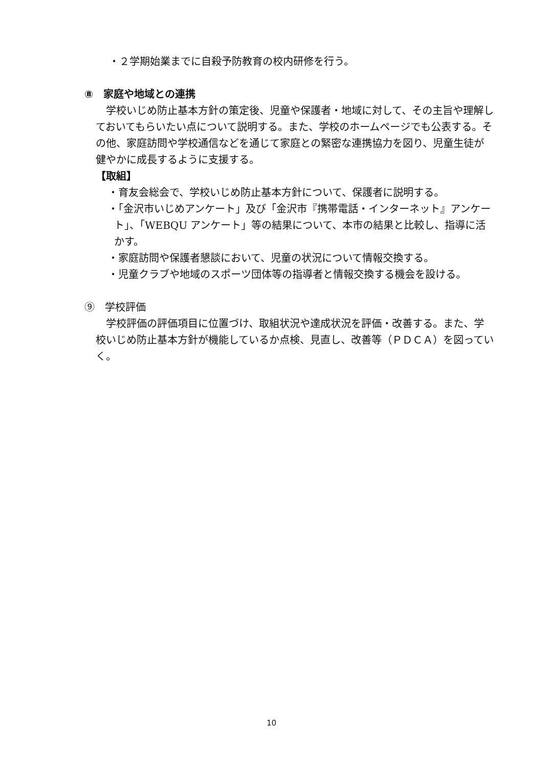・２学期始業までに自殺予防教育の校内研修を行う。
⑧　家庭や地域との連携
　学校いじめ防止基本方針の策定後、児童や保護者・地域に対して、その主旨や理解しておいてもらいたい点について説明する。また、学校のホームページでも公表する。その他、家庭訪問や学校通信などを通じて家庭との緊密な連携協力を図り、児童生徒が健やかに成長するように支援する。
【取組】
・育友会総会で、学校いじめ防止基本方針について、保護者に説明する。
・「金沢市いじめアンケート」及び「金沢市『携帯電話・インターネット』アンケート」、「WEBQU アンケート」等の結果について、本市の結果と比較し、指導に活かす。
・家庭訪問や保護者懇談において、児童の状況について情報交換する。
・児童クラブや地域のスポーツ団体等の指導者と情報交換する機会を設ける。
⑨　学校評価
　学校評価の評価項目に位置づけ、取組状況や達成状況を評価・改善する。また、学校いじめ防止基本方針が機能しているか点検、見直し、改善等（ＰＤＣＡ）を図っていく。
10